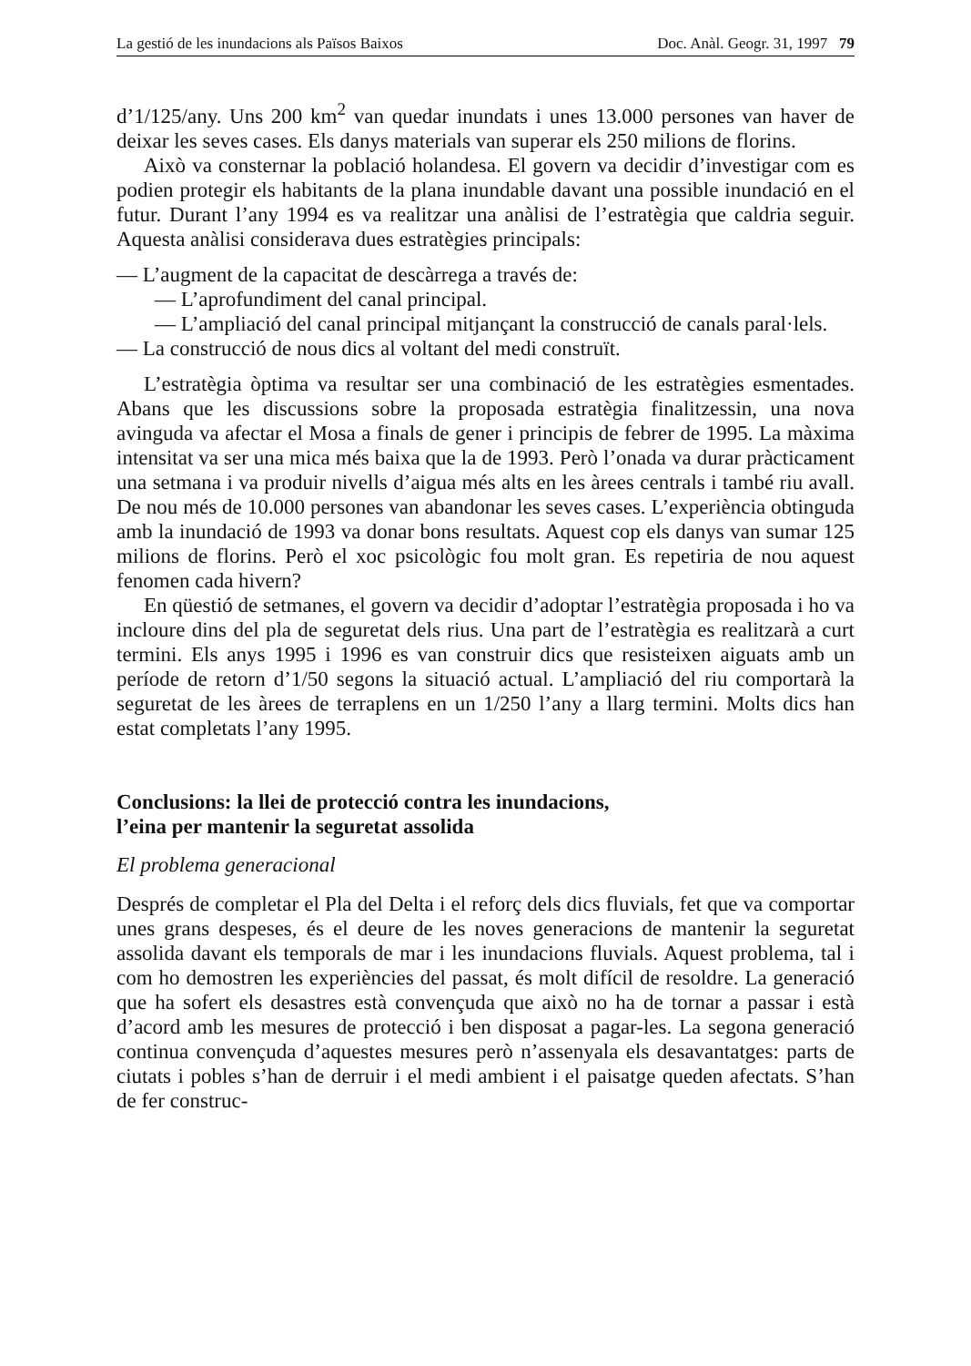La gestió de les inundacions als Països Baixos Doc. Anàl. Geogr. 31, 1997 79
d’1/125/any. Uns 200 km<sup>2</sup> van quedar inundats i unes 13.000 persones van haver de deixar les seves cases. Els danys materials van superar els 250 milions de florins.
Això va consternar la població holandesa. El govern va decidir d’investigar com es podien protegir els habitants de la plana inundable davant una possible inundació en el futur. Durant l’any 1994 es va realitzar una anàlisi de l’estratègia que caldria seguir. Aquesta anàlisi considerava dues estratègies principals:
— L’augment de la capacitat de descàrrega a través de:
— L’aprofundiment del canal principal.
— L’ampliació del canal principal mitjançant la construcció de canals paral·lels.
— La construcció de nous dics al voltant del medi construït.
L’estratègia òptima va resultar ser una combinació de les estratègies esmentades. Abans que les discussions sobre la proposada estratègia finalitzessin, una nova avinguda va afectar el Mosa a finals de gener i principis de febrer de 1995. La màxima intensitat va ser una mica més baixa que la de 1993. Però l’onada va durar pràcticament una setmana i va produir nivells d’aigua més alts en les àrees centrals i també riu avall. De nou més de 10.000 persones van abandonar les seves cases. L’experiència obtinguda amb la inundació de 1993 va donar bons resultats. Aquest cop els danys van sumar 125 milions de florins. Però el xoc psicològic fou molt gran. Es repetiria de nou aquest fenomen cada hivern?
En qüestió de setmanes, el govern va decidir d’adoptar l’estratègia proposada i ho va incloure dins del pla de seguretat dels rius. Una part de l’estratègia es realitzarà a curt termini. Els anys 1995 i 1996 es van construir dics que resisteixen aiguats amb un període de retorn d’1/50 segons la situació actual. L’ampliació del riu comportarà la seguretat de les àrees de terraplens en un 1/250 l’any a llarg termini. Molts dics han estat completats l’any 1995.
Conclusions: la llei de protecció contra les inundacions,
l’eina per mantenir la seguretat assolida
El problema generacional
Després de completar el Pla del Delta i el reforç dels dics fluvials, fet que va comportar unes grans despeses, és el deure de les noves generacions de mantenir la seguretat assolida davant els temporals de mar i les inundacions fluvials. Aquest problema, tal i com ho demostren les experiències del passat, és molt difícil de resoldre. La generació que ha sofert els desastres està convençuda que això no ha de tornar a passar i està d’acord amb les mesures de protecció i ben disposat a pagar-les. La segona generació continua convençuda d’aquestes mesures però n’assenyala els desavantatges: parts de ciutats i pobles s’han de derruir i el medi ambient i el paisatge queden afectats. S’han de fer construc-